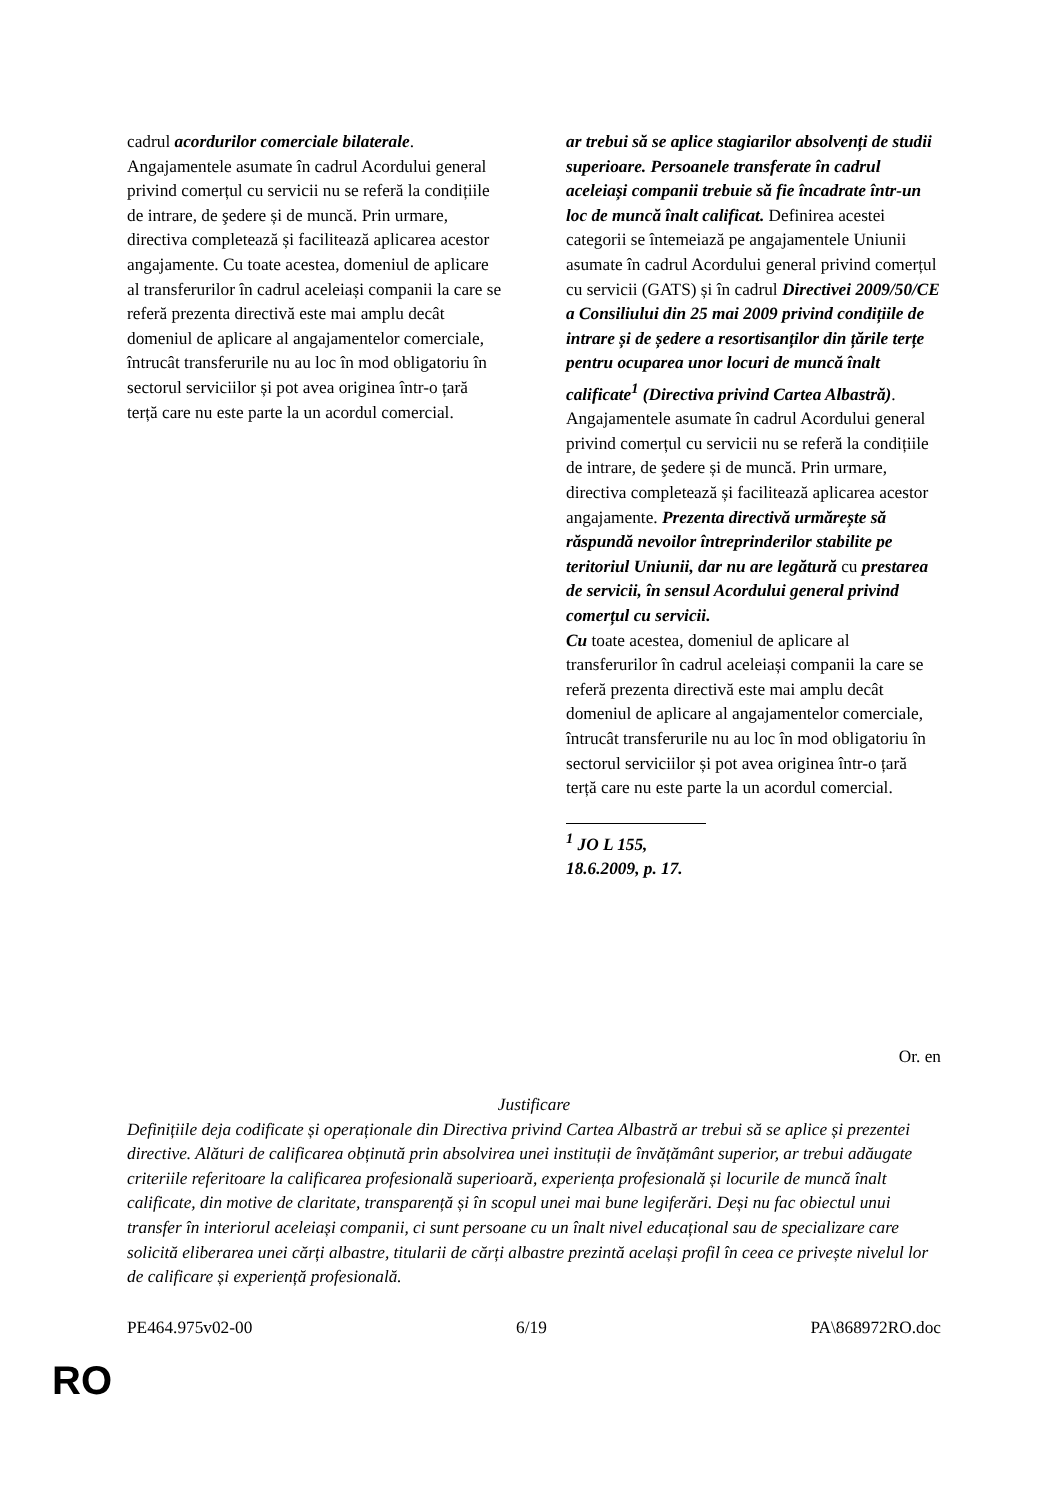cadrul acordurilor comerciale bilaterale. Angajamentele asumate în cadrul Acordului general privind comerțul cu servicii nu se referă la condițiile de intrare, de şedere și de muncă. Prin urmare, directiva completează și facilitează aplicarea acestor angajamente. Cu toate acestea, domeniul de aplicare al transferurilor în cadrul aceleiași companii la care se referă prezenta directivă este mai amplu decât domeniul de aplicare al angajamentelor comerciale, întrucât transferurile nu au loc în mod obligatoriu în sectorul serviciilor și pot avea originea într-o țară terță care nu este parte la un acordul comercial.
ar trebui să se aplice stagiarilor absolvenți de studii superioare. Persoanele transferate în cadrul aceleiași companii trebuie să fie încadrate într-un loc de muncă înalt calificat. Definirea acestei categorii se întemeiază pe angajamentele Uniunii asumate în cadrul Acordului general privind comerțul cu servicii (GATS) și în cadrul Directivei 2009/50/CE a Consiliului din 25 mai 2009 privind condițiile de intrare și de ședere a resortisanților din țările terțe pentru ocuparea unor locuri de muncă înalt calificate<sup>1</sup> (Directiva privind Cartea Albastră). Angajamentele asumate în cadrul Acordului general privind comerțul cu servicii nu se referă la condițiile de intrare, de şedere și de muncă. Prin urmare, directiva completează și facilitează aplicarea acestor angajamente. Prezenta directivă urmărește să răspundă nevoilor întreprinderilor stabilite pe teritoriul Uniunii, dar nu are legătură cu prestarea de servicii, în sensul Acordului general privind comerțul cu servicii.
Cu toate acestea, domeniul de aplicare al transferurilor în cadrul aceleiași companii la care se referă prezenta directivă este mai amplu decât domeniul de aplicare al angajamentelor comerciale, întrucât transferurile nu au loc în mod obligatoriu în sectorul serviciilor și pot avea originea într-o țară terță care nu este parte la un acordul comercial.
<sup>1</sup> JO L 155, 18.6.2009, p. 17.
Or. en
Justificare
Definițiile deja codificate și operaționale din Directiva privind Cartea Albastră ar trebui să se aplice și prezentei directive. Alături de calificarea obținută prin absolvirea unei instituții de învățământ superior, ar trebui adăugate criteriile referitoare la calificarea profesională superioară, experiența profesională și locurile de muncă înalt calificate, din motive de claritate, transparență și în scopul unei mai bune legiferări. Deși nu fac obiectul unui transfer în interiorul aceleiași companii, ci sunt persoane cu un înalt nivel educațional sau de specializare care solicită eliberarea unei cărți albastre, titularii de cărți albastre prezintă același profil în ceea ce privește nivelul lor de calificare și experiență profesională.
PE464.975v02-00 6/19 PA\868972RO.doc
RO